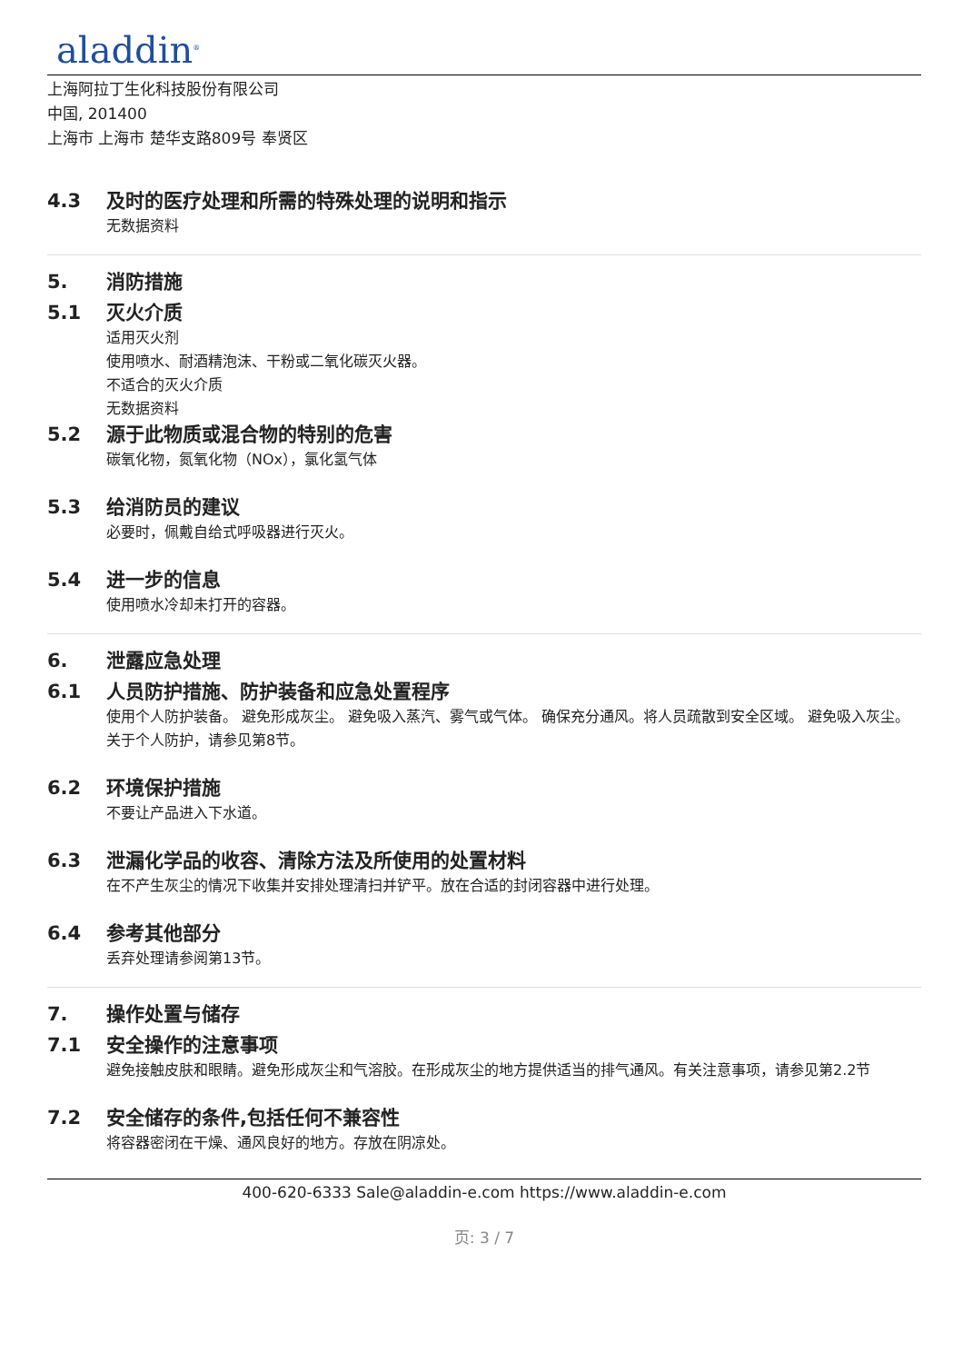aladdin<sup>®</sup>
上海阿拉丁生化科技股份有限公司
中国, 201400
上海市 上海市 楚华支路809号 奉贤区
4.3 及时的医疗处理和所需的特殊处理的说明和指示
无数据资料
5. 消防措施
5.1 灭火介质
适用灭火剂
使用喷水、耐酒精泡沫、干粉或二氧化碳灭火器。
不适合的灭火介质
无数据资料
5.2 源于此物质或混合物的特别的危害
碳氧化物，氮氧化物（NOx），氯化氢气体
5.3 给消防员的建议
必要时，佩戴自给式呼吸器进行灭火。
5.4 进一步的信息
使用喷水冷却未打开的容器。
6. 泄露应急处理
6.1 人员防护措施、防护装备和应急处置程序
使用个人防护装备。 避免形成灰尘。 避免吸入蒸汽、雾气或气体。 确保充分通风。将人员疏散到安全区域。 避免吸入灰尘。关于个人防护，请参见第8节。
6.2 环境保护措施
不要让产品进入下水道。
6.3 泄漏化学品的收容、清除方法及所使用的处置材料
在不产生灰尘的情况下收集并安排处理清扫并铲平。放在合适的封闭容器中进行处理。
6.4 参考其他部分
丢弃处理请参阅第13节。
7. 操作处置与储存
7.1 安全操作的注意事项
避免接触皮肤和眼睛。避免形成灰尘和气溶胶。在形成灰尘的地方提供适当的排气通风。有关注意事项，请参见第2.2节
7.2 安全储存的条件,包括任何不兼容性
将容器密闭在干燥、通风良好的地方。存放在阴凉处。
400-620-6333 Sale@aladdin-e.com https://www.aladdin-e.com
页: 3 / 7